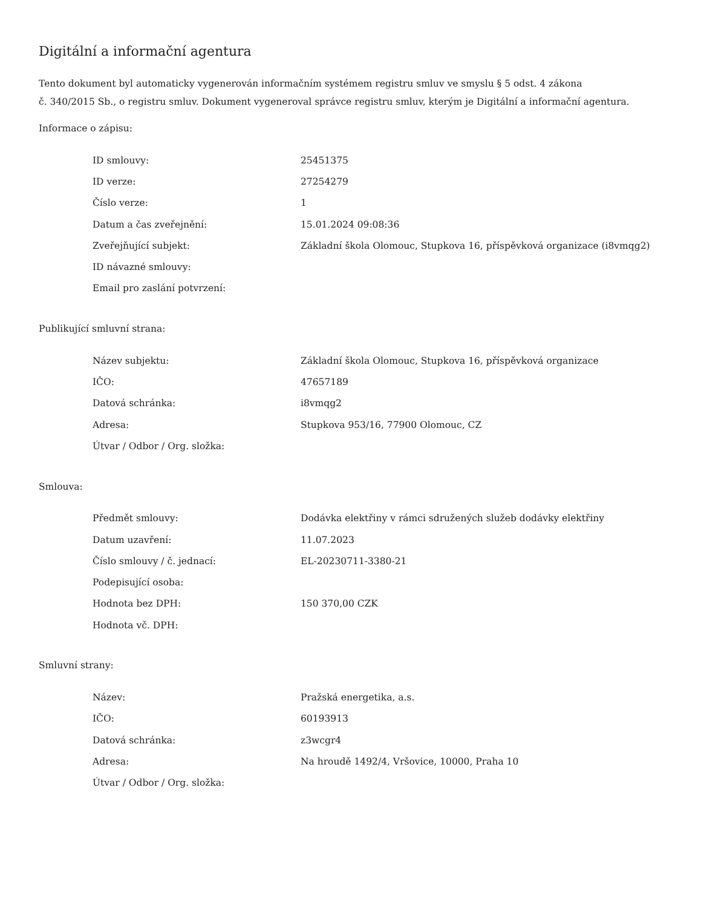Digitální a informační agentura
Tento dokument byl automaticky vygenerován informačním systémem registru smluv ve smyslu § 5 odst. 4 zákona
č. 340/2015 Sb., o registru smluv. Dokument vygeneroval správce registru smluv, kterým je Digitální a informační agentura.
Informace o zápisu:
| ID smlouvy: | 25451375 |
| ID verze: | 27254279 |
| Číslo verze: | 1 |
| Datum a čas zveřejnění: | 15.01.2024 09:08:36 |
| Zveřejňující subjekt: | Základní škola Olomouc, Stupkova 16, příspěvková organizace (i8vmqg2) |
| ID návazné smlouvy: | |
| Email pro zaslání potvrzení: | |
Publikující smluvní strana:
| Název subjektu: | Základní škola Olomouc, Stupkova 16, příspěvková organizace |
| IČO: | 47657189 |
| Datová schránka: | i8vmqg2 |
| Adresa: | Stupkova 953/16, 77900 Olomouc, CZ |
| Útvar / Odbor / Org. složka: | |
Smlouva:
| Předmět smlouvy: | Dodávka elektřiny v rámci sdružených služeb dodávky elektřiny |
| Datum uzavření: | 11.07.2023 |
| Číslo smlouvy / č. jednací: | EL-20230711-3380-21 |
| Podepisující osoba: | |
| Hodnota bez DPH: | 150 370,00 CZK |
| Hodnota vč. DPH: | |
Smluvní strany:
| Název: | Pražská energetika, a.s. |
| IČO: | 60193913 |
| Datová schránka: | z3wcgr4 |
| Adresa: | Na hroudě 1492/4, Vršovice, 10000, Praha 10 |
| Útvar / Odbor / Org. složka: | |